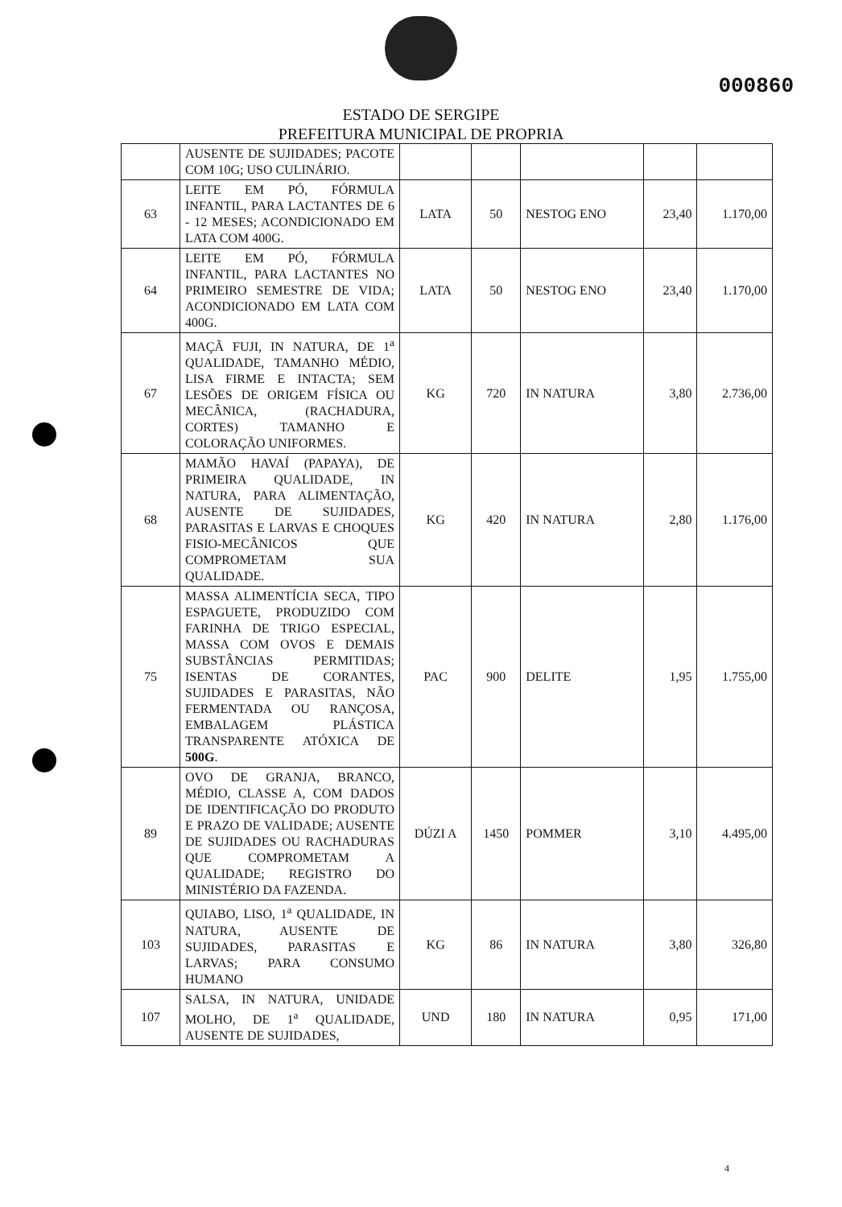000860
ESTADO DE SERGIPE
PREFEITURA MUNICIPAL DE PROPRIA
| | AUSENTE DE SUJIDADES; PACOTE COM 10G; USO CULINÁRIO. | | | | | |
| 63 | LEITE EM PÓ, FÓRMULA INFANTIL, PARA LACTANTES DE 6 - 12 MESES; ACONDICIONADO EM LATA COM 400G. | LATA | 50 | NESTOG ENO | 23,40 | 1.170,00 |
| 64 | LEITE EM PÓ, FÓRMULA INFANTIL, PARA LACTANTES NO PRIMEIRO SEMESTRE DE VIDA; ACONDICIONADO EM LATA COM 400G. | LATA | 50 | NESTOG ENO | 23,40 | 1.170,00 |
| 67 | MAÇÃ FUJI, IN NATURA, DE 1<sup>a</sup> QUALIDADE, TAMANHO MÉDIO, LISA FIRME E INTACTA; SEM LESÕES DE ORIGEM FÍSICA OU MECÂNICA, (RACHADURA, CORTES) TAMANHO E COLORAÇÃO UNIFORMES. | KG | 720 | IN NATURA | 3,80 | 2.736,00 |
| 68 | MAMÃO HAVAÍ (PAPAYA), DE PRIMEIRA QUALIDADE, IN NATURA, PARA ALIMENTAÇÃO, AUSENTE DE SUJIDADES, PARASITAS E LARVAS E CHOQUES FISIO-MECÂNICOS QUE COMPROMETAM SUA QUALIDADE. | KG | 420 | IN NATURA | 2,80 | 1.176,00 |
| 75 | MASSA ALIMENTÍCIA SECA, TIPO ESPAGUETE, PRODUZIDO COM FARINHA DE TRIGO ESPECIAL, MASSA COM OVOS E DEMAIS SUBSTÂNCIAS PERMITIDAS; ISENTAS DE CORANTES, SUJIDADES E PARASITAS, NÃO FERMENTADA OU RANÇOSA, EMBALAGEM PLÁSTICA TRANSPARENTE ATÓXICA DE 500G . | PAC | 900 | DELITE | 1,95 | 1.755,00 |
| 89 | OVO DE GRANJA, BRANCO, MÉDIO, CLASSE A, COM DADOS DE IDENTIFICAÇÃO DO PRODUTO E PRAZO DE VALIDADE; AUSENTE DE SUJIDADES OU RACHADURAS QUE COMPROMETAM A QUALIDADE; REGISTRO DO MINISTÉRIO DA FAZENDA. | DÚZI A | 1450 | POMMER | 3,10 | 4.495,00 |
| 103 | QUIABO, LISO, 1<sup>a</sup> QUALIDADE, IN NATURA, AUSENTE DE SUJIDADES, PARASITAS E LARVAS; PARA CONSUMO HUMANO | KG | 86 | IN NATURA | 3,80 | 326,80 |
| 107 | SALSA, IN NATURA, UNIDADE MOLHO, DE 1<sup>a</sup> QUALIDADE, AUSENTE DE SUJIDADES, | UND | 180 | IN NATURA | 0,95 | 171,00 |
4